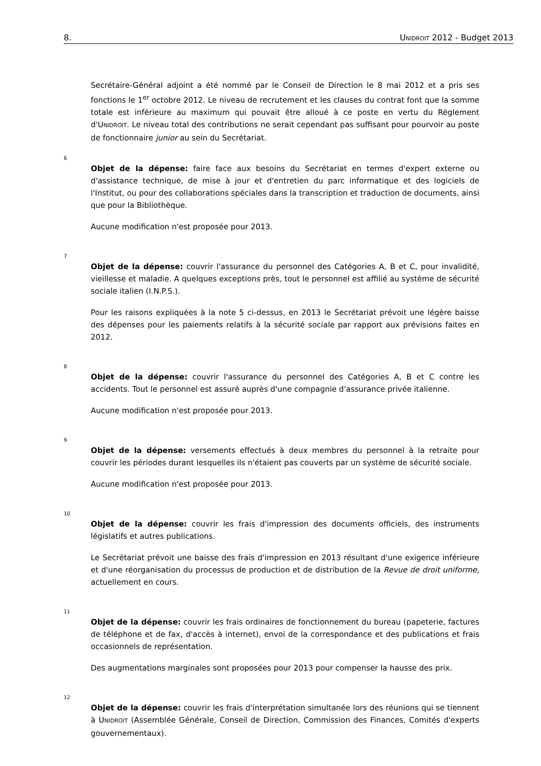8. UNIDROIT 2012 - Budget 2013
Secrétaire-Général adjoint a été nommé par le Conseil de Direction le 8 mai 2012 et a pris ses fonctions le 1<sup>er</sup> octobre 2012. Le niveau de recrutement et les clauses du contrat font que la somme totale est inférieure au maximum qui pouvait être alloué à ce poste en vertu du Règlement d'UNIDROIT. Le niveau total des contributions ne serait cependant pas suffisant pour pourvoir au poste de fonctionnaire junior au sein du Secrétariat.
6
Objet de la dépense: faire face aux besoins du Secrétariat en termes d'expert externe ou d'assistance technique, de mise à jour et d'entretien du parc informatique et des logiciels de l'Institut, ou pour des collaborations spéciales dans la transcription et traduction de documents, ainsi que pour la Bibliothèque.
Aucune modification n'est proposée pour 2013.
7
Objet de la dépense: couvrir l'assurance du personnel des Catégories A, B et C, pour invalidité, vieillesse et maladie. A quelques exceptions près, tout le personnel est affilié au système de sécurité sociale italien (I.N.P.S.).
Pour les raisons expliquées à la note 5 ci-dessus, en 2013 le Secrétariat prévoit une légère baisse des dépenses pour les paiements relatifs à la sécurité sociale par rapport aux prévisions faites en 2012.
8
Objet de la dépense: couvrir l'assurance du personnel des Catégories A, B et C contre les accidents. Tout le personnel est assuré auprès d'une compagnie d'assurance privée italienne.
Aucune modification n'est proposée pour 2013.
9
Objet de la dépense: versements effectués à deux membres du personnel à la retraite pour couvrir les périodes durant lesquelles ils n'étaient pas couverts par un système de sécurité sociale.
Aucune modification n'est proposée pour 2013.
10
Objet de la dépense: couvrir les frais d'impression des documents officiels, des instruments législatifs et autres publications.
Le Secrétariat prévoit une baisse des frais d'impression en 2013 résultant d'une exigence inférieure et d'une réorganisation du processus de production et de distribution de la Revue de droit uniforme, actuellement en cours.
11
Objet de la dépense: couvrir les frais ordinaires de fonctionnement du bureau (papeterie, factures de téléphone et de fax, d'accès à internet), envoi de la correspondance et des publications et frais occasionnels de représentation.
Des augmentations marginales sont proposées pour 2013 pour compenser la hausse des prix.
12
Objet de la dépense: couvrir les frais d'interprétation simultanée lors des réunions qui se tiennent à UNIDROIT (Assemblée Générale, Conseil de Direction, Commission des Finances, Comités d'experts gouvernementaux).